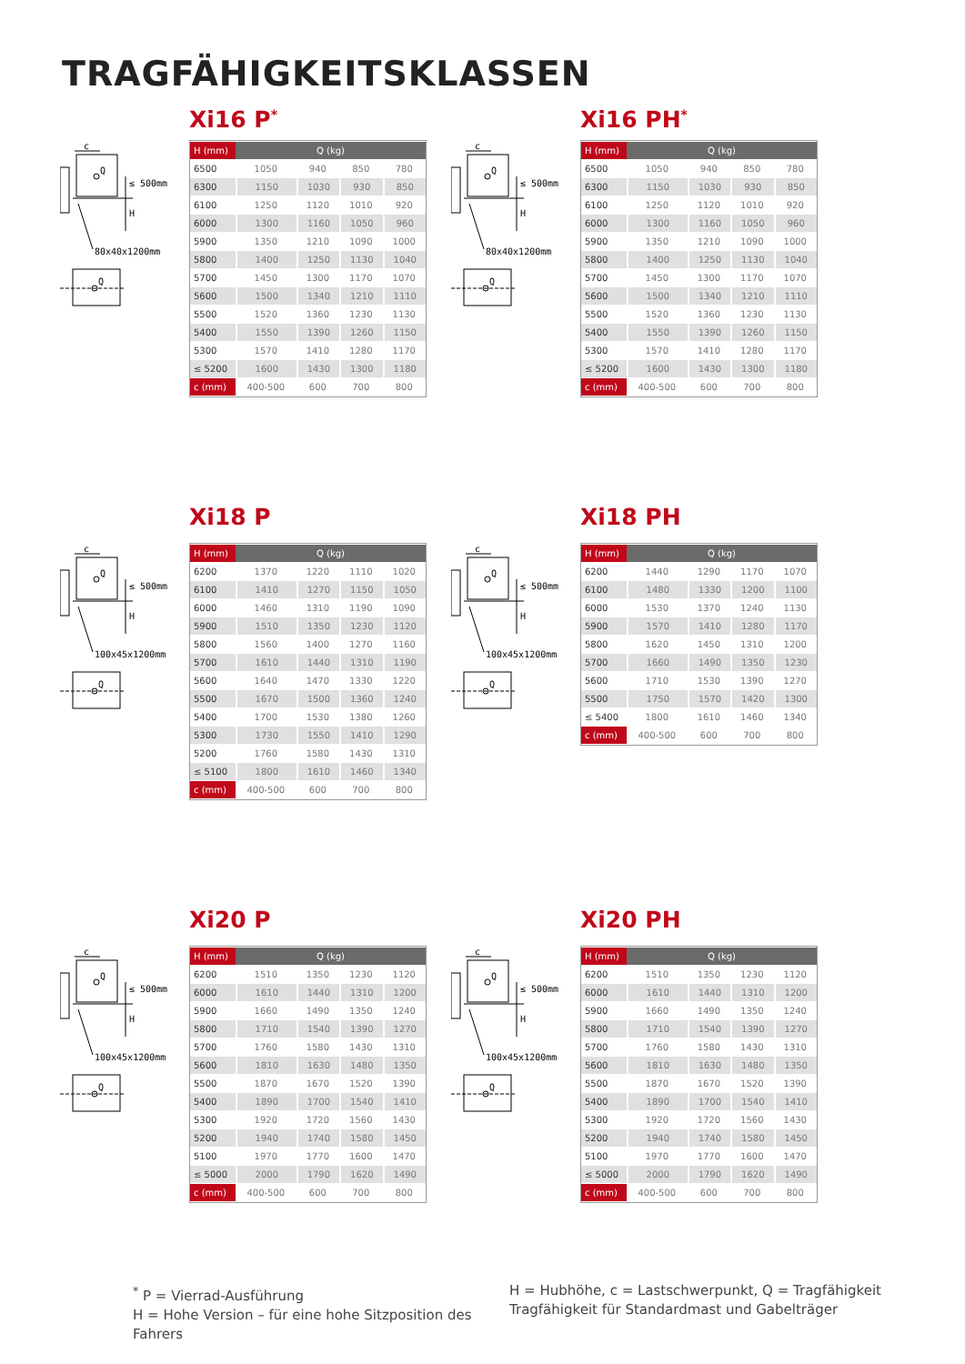TRAGFÄHIGKEITSKLASSEN
Xi16 P<sup>*</sup>
c
Q
≤ 500mm
H
80x40x1200mm
Q
| H (mm) | Q (kg) | | | |
| --- | --- | --- | --- | --- |
| 6500 | 1050 | 940 | 850 | 780 |
| 6300 | 1150 | 1030 | 930 | 850 |
| 6100 | 1250 | 1120 | 1010 | 920 |
| 6000 | 1300 | 1160 | 1050 | 960 |
| 5900 | 1350 | 1210 | 1090 | 1000 |
| 5800 | 1400 | 1250 | 1130 | 1040 |
| 5700 | 1450 | 1300 | 1170 | 1070 |
| 5600 | 1500 | 1340 | 1210 | 1110 |
| 5500 | 1520 | 1360 | 1230 | 1130 |
| 5400 | 1550 | 1390 | 1260 | 1150 |
| 5300 | 1570 | 1410 | 1280 | 1170 |
| ≤ 5200 | 1600 | 1430 | 1300 | 1180 |
| c (mm) | 400-500 | 600 | 700 | 800 |
Xi16 PH<sup>*</sup>
c
Q
≤ 500mm
H
80x40x1200mm
Q
| H (mm) | Q (kg) | | | |
| --- | --- | --- | --- | --- |
| 6500 | 1050 | 940 | 850 | 780 |
| 6300 | 1150 | 1030 | 930 | 850 |
| 6100 | 1250 | 1120 | 1010 | 920 |
| 6000 | 1300 | 1160 | 1050 | 960 |
| 5900 | 1350 | 1210 | 1090 | 1000 |
| 5800 | 1400 | 1250 | 1130 | 1040 |
| 5700 | 1450 | 1300 | 1170 | 1070 |
| 5600 | 1500 | 1340 | 1210 | 1110 |
| 5500 | 1520 | 1360 | 1230 | 1130 |
| 5400 | 1550 | 1390 | 1260 | 1150 |
| 5300 | 1570 | 1410 | 1280 | 1170 |
| ≤ 5200 | 1600 | 1430 | 1300 | 1180 |
| c (mm) | 400-500 | 600 | 700 | 800 |
Xi18 P
c
Q
≤ 500mm
H
100x45x1200mm
Q
| H (mm) | Q (kg) | | | |
| --- | --- | --- | --- | --- |
| 6200 | 1370 | 1220 | 1110 | 1020 |
| 6100 | 1410 | 1270 | 1150 | 1050 |
| 6000 | 1460 | 1310 | 1190 | 1090 |
| 5900 | 1510 | 1350 | 1230 | 1120 |
| 5800 | 1560 | 1400 | 1270 | 1160 |
| 5700 | 1610 | 1440 | 1310 | 1190 |
| 5600 | 1640 | 1470 | 1330 | 1220 |
| 5500 | 1670 | 1500 | 1360 | 1240 |
| 5400 | 1700 | 1530 | 1380 | 1260 |
| 5300 | 1730 | 1550 | 1410 | 1290 |
| 5200 | 1760 | 1580 | 1430 | 1310 |
| ≤ 5100 | 1800 | 1610 | 1460 | 1340 |
| c (mm) | 400-500 | 600 | 700 | 800 |
Xi18 PH
c
Q
≤ 500mm
H
100x45x1200mm
Q
| H (mm) | Q (kg) | | | |
| --- | --- | --- | --- | --- |
| 6200 | 1440 | 1290 | 1170 | 1070 |
| 6100 | 1480 | 1330 | 1200 | 1100 |
| 6000 | 1530 | 1370 | 1240 | 1130 |
| 5900 | 1570 | 1410 | 1280 | 1170 |
| 5800 | 1620 | 1450 | 1310 | 1200 |
| 5700 | 1660 | 1490 | 1350 | 1230 |
| 5600 | 1710 | 1530 | 1390 | 1270 |
| 5500 | 1750 | 1570 | 1420 | 1300 |
| ≤ 5400 | 1800 | 1610 | 1460 | 1340 |
| c (mm) | 400-500 | 600 | 700 | 800 |
Xi20 P
c
Q
≤ 500mm
H
100x45x1200mm
Q
| H (mm) | Q (kg) | | | |
| --- | --- | --- | --- | --- |
| 6200 | 1510 | 1350 | 1230 | 1120 |
| 6000 | 1610 | 1440 | 1310 | 1200 |
| 5900 | 1660 | 1490 | 1350 | 1240 |
| 5800 | 1710 | 1540 | 1390 | 1270 |
| 5700 | 1760 | 1580 | 1430 | 1310 |
| 5600 | 1810 | 1630 | 1480 | 1350 |
| 5500 | 1870 | 1670 | 1520 | 1390 |
| 5400 | 1890 | 1700 | 1540 | 1410 |
| 5300 | 1920 | 1720 | 1560 | 1430 |
| 5200 | 1940 | 1740 | 1580 | 1450 |
| 5100 | 1970 | 1770 | 1600 | 1470 |
| ≤ 5000 | 2000 | 1790 | 1620 | 1490 |
| c (mm) | 400-500 | 600 | 700 | 800 |
Xi20 PH
c
Q
≤ 500mm
H
100x45x1200mm
Q
| H (mm) | Q (kg) | | | |
| --- | --- | --- | --- | --- |
| 6200 | 1510 | 1350 | 1230 | 1120 |
| 6000 | 1610 | 1440 | 1310 | 1200 |
| 5900 | 1660 | 1490 | 1350 | 1240 |
| 5800 | 1710 | 1540 | 1390 | 1270 |
| 5700 | 1760 | 1580 | 1430 | 1310 |
| 5600 | 1810 | 1630 | 1480 | 1350 |
| 5500 | 1870 | 1670 | 1520 | 1390 |
| 5400 | 1890 | 1700 | 1540 | 1410 |
| 5300 | 1920 | 1720 | 1560 | 1430 |
| 5200 | 1940 | 1740 | 1580 | 1450 |
| 5100 | 1970 | 1770 | 1600 | 1470 |
| ≤ 5000 | 2000 | 1790 | 1620 | 1490 |
| c (mm) | 400-500 | 600 | 700 | 800 |
<sup>*</sup> P = Vierrad-Ausführung
H = Hohe Version – für eine hohe Sitzposition des Fahrers
H = Hubhöhe, c = Lastschwerpunkt, Q = Tragfähigkeit
Tragfähigkeit für Standardmast und Gabelträger